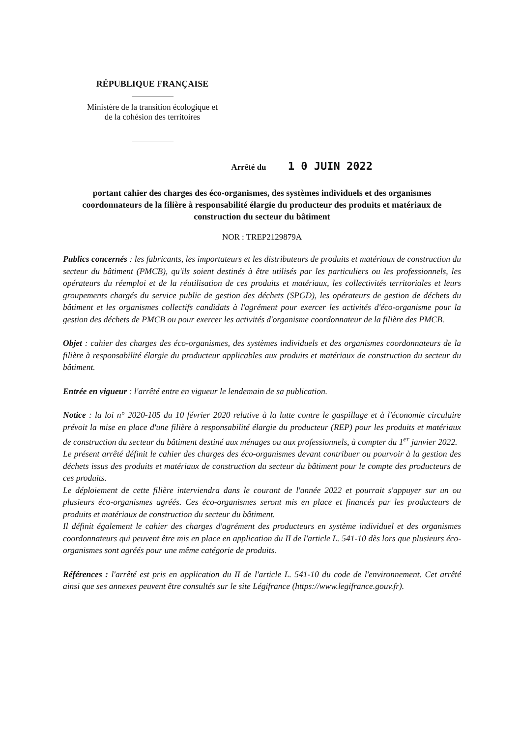RÉPUBLIQUE FRANÇAISE
Ministère de la transition écologique et
de la cohésion des territoires
Arrêté du 1 0 JUIN 2022
portant cahier des charges des éco-organismes, des systèmes individuels et des organismes coordonnateurs de la filière à responsabilité élargie du producteur des produits et matériaux de construction du secteur du bâtiment
NOR : TREP2129879A
Publics concernés : les fabricants, les importateurs et les distributeurs de produits et matériaux de construction du secteur du bâtiment (PMCB), qu'ils soient destinés à être utilisés par les particuliers ou les professionnels, les opérateurs du réemploi et de la réutilisation de ces produits et matériaux, les collectivités territoriales et leurs groupements chargés du service public de gestion des déchets (SPGD), les opérateurs de gestion de déchets du bâtiment et les organismes collectifs candidats à l'agrément pour exercer les activités d'éco-organisme pour la gestion des déchets de PMCB ou pour exercer les activités d'organisme coordonnateur de la filière des PMCB.
Objet : cahier des charges des éco-organismes, des systèmes individuels et des organismes coordonnateurs de la filière à responsabilité élargie du producteur applicables aux produits et matériaux de construction du secteur du bâtiment.
Entrée en vigueur : l'arrêté entre en vigueur le lendemain de sa publication.
Notice : la loi n° 2020-105 du 10 février 2020 relative à la lutte contre le gaspillage et à l'économie circulaire prévoit la mise en place d'une filière à responsabilité élargie du producteur (REP) pour les produits et matériaux de construction du secteur du bâtiment destiné aux ménages ou aux professionnels, à compter du 1<sup>er</sup> janvier 2022.
Le présent arrêté définit le cahier des charges des éco-organismes devant contribuer ou pourvoir à la gestion des déchets issus des produits et matériaux de construction du secteur du bâtiment pour le compte des producteurs de ces produits.
Le déploiement de cette filière interviendra dans le courant de l'année 2022 et pourrait s'appuyer sur un ou plusieurs éco-organismes agréés. Ces éco-organismes seront mis en place et financés par les producteurs de produits et matériaux de construction du secteur du bâtiment.
Il définit également le cahier des charges d'agrément des producteurs en système individuel et des organismes coordonnateurs qui peuvent être mis en place en application du II de l'article L. 541-10 dès lors que plusieurs éco-organismes sont agréés pour une même catégorie de produits.
Références : l'arrêté est pris en application du II de l'article L. 541-10 du code de l'environnement. Cet arrêté ainsi que ses annexes peuvent être consultés sur le site Légifrance (https://www.legifrance.gouv.fr).